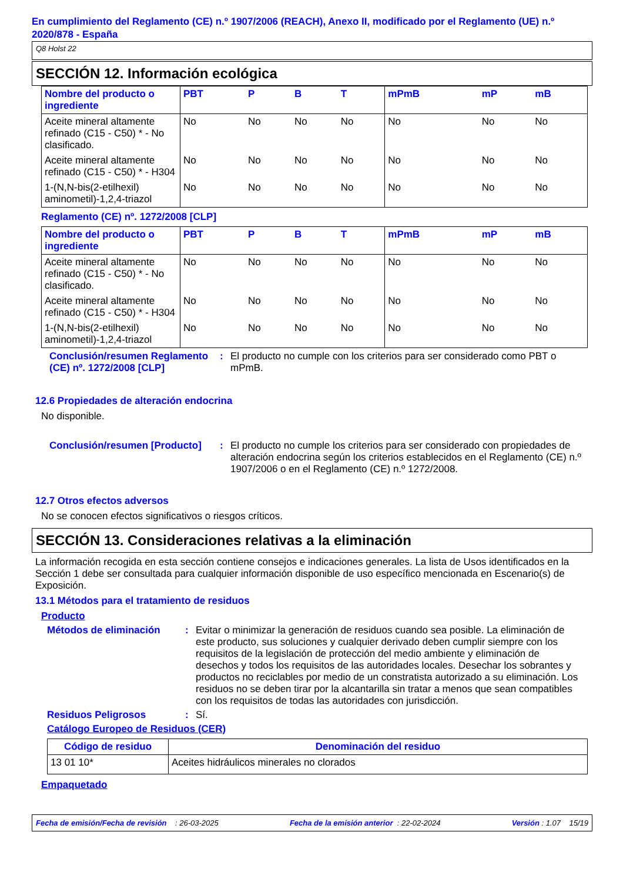En cumplimiento del Reglamento (CE) n.º 1907/2006 (REACH), Anexo II, modificado por el Reglamento (UE) n.º 2020/878 - España
Q8 Holst 22
SECCIÓN 12. Información ecológica
| Nombre del producto o ingrediente | PBT | P | B | T | mPmB | mP | mB |
| --- | --- | --- | --- | --- | --- | --- | --- |
| Aceite mineral altamente refinado (C15 - C50) * - No clasificado. | No | No | No | No | No | No | No |
| Aceite mineral altamente refinado (C15 - C50) * - H304 | No | No | No | No | No | No | No |
| 1-(N,N-bis(2-etilhexil) aminometil)-1,2,4-triazol | No | No | No | No | No | No | No |
Reglamento (CE) nº. 1272/2008 [CLP]
| Nombre del producto o ingrediente | PBT | P | B | T | mPmB | mP | mB |
| --- | --- | --- | --- | --- | --- | --- | --- |
| Aceite mineral altamente refinado (C15 - C50) * - No clasificado. | No | No | No | No | No | No | No |
| Aceite mineral altamente refinado (C15 - C50) * - H304 | No | No | No | No | No | No | No |
| 1-(N,N-bis(2-etilhexil) aminometil)-1,2,4-triazol | No | No | No | No | No | No | No |
Conclusión/resumen Reglamento (CE) nº. 1272/2008 [CLP]
: El producto no cumple con los criterios para ser considerado como PBT o mPmB.
12.6 Propiedades de alteración endocrina
No disponible.
Conclusión/resumen [Producto]
: El producto no cumple los criterios para ser considerado con propiedades de alteración endocrina según los criterios establecidos en el Reglamento (CE) n.º 1907/2006 o en el Reglamento (CE) n.º 1272/2008.
12.7 Otros efectos adversos
No se conocen efectos significativos o riesgos críticos.
SECCIÓN 13. Consideraciones relativas a la eliminación
La información recogida en esta sección contiene consejos e indicaciones generales. La lista de Usos identificados en la Sección 1 debe ser consultada para cualquier información disponible de uso específico mencionada en Escenario(s) de Exposición.
13.1 Métodos para el tratamiento de residuos
Producto
Métodos de eliminación : Evitar o minimizar la generación de residuos cuando sea posible. La eliminación de este producto, sus soluciones y cualquier derivado deben cumplir siempre con los requisitos de la legislación de protección del medio ambiente y eliminación de desechos y todos los requisitos de las autoridades locales. Desechar los sobrantes y productos no reciclables por medio de un constratista autorizado a su eliminación. Los residuos no se deben tirar por la alcantarilla sin tratar a menos que sean compatibles con los requisitos de todas las autoridades con jurisdicción.
Residuos Peligrosos : Sí.
Catálogo Europeo de Residuos (CER)
| Código de residuo | Denominación del residuo |
| --- | --- |
| 13 01 10* | Aceites hidráulicos minerales no clorados |
Empaquetado
Fecha de emisión/Fecha de revisión : 26-03-2025 Fecha de la emisión anterior : 22-02-2024 Versión : 1.07 15/19